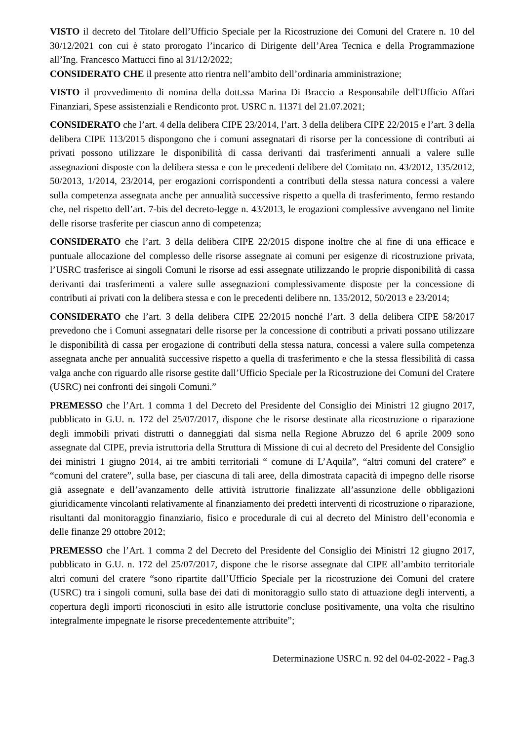VISTO il decreto del Titolare dell’Ufficio Speciale per la Ricostruzione dei Comuni del Cratere n. 10 del 30/12/2021 con cui è stato prorogato l’incarico di Dirigente dell’Area Tecnica e della Programmazione all’Ing. Francesco Mattucci fino al 31/12/2022;
CONSIDERATO CHE il presente atto rientra nell’ambito dell’ordinaria amministrazione;
VISTO il provvedimento di nomina della dott.ssa Marina Di Braccio a Responsabile dell'Ufficio Affari Finanziari, Spese assistenziali e Rendiconto prot. USRC n. 11371 del 21.07.2021;
CONSIDERATO che l’art. 4 della delibera CIPE 23/2014, l’art. 3 della delibera CIPE 22/2015 e l’art. 3 della delibera CIPE 113/2015 dispongono che i comuni assegnatari di risorse per la concessione di contributi ai privati possono utilizzare le disponibilità di cassa derivanti dai trasferimenti annuali a valere sulle assegnazioni disposte con la delibera stessa e con le precedenti delibere del Comitato nn. 43/2012, 135/2012, 50/2013, 1/2014, 23/2014, per erogazioni corrispondenti a contributi della stessa natura concessi a valere sulla competenza assegnata anche per annualità successive rispetto a quella di trasferimento, fermo restando che, nel rispetto dell’art. 7-bis del decreto-legge n. 43/2013, le erogazioni complessive avvengano nel limite delle risorse trasferite per ciascun anno di competenza;
CONSIDERATO che l’art. 3 della delibera CIPE 22/2015 dispone inoltre che al fine di una efficace e puntuale allocazione del complesso delle risorse assegnate ai comuni per esigenze di ricostruzione privata, l’USRC trasferisce ai singoli Comuni le risorse ad essi assegnate utilizzando le proprie disponibilità di cassa derivanti dai trasferimenti a valere sulle assegnazioni complessivamente disposte per la concessione di contributi ai privati con la delibera stessa e con le precedenti delibere nn. 135/2012, 50/2013 e 23/2014;
CONSIDERATO che l’art. 3 della delibera CIPE 22/2015 nonché l’art. 3 della delibera CIPE 58/2017 prevedono che i Comuni assegnatari delle risorse per la concessione di contributi a privati possano utilizzare le disponibilità di cassa per erogazione di contributi della stessa natura, concessi a valere sulla competenza assegnata anche per annualità successive rispetto a quella di trasferimento e che la stessa flessibilità di cassa valga anche con riguardo alle risorse gestite dall’Ufficio Speciale per la Ricostruzione dei Comuni del Cratere (USRC) nei confronti dei singoli Comuni.”
PREMESSO che l’Art. 1 comma 1 del Decreto del Presidente del Consiglio dei Ministri 12 giugno 2017, pubblicato in G.U. n. 172 del 25/07/2017, dispone che le risorse destinate alla ricostruzione o riparazione degli immobili privati distrutti o danneggiati dal sisma nella Regione Abruzzo del 6 aprile 2009 sono assegnate dal CIPE, previa istruttoria della Struttura di Missione di cui al decreto del Presidente del Consiglio dei ministri 1 giugno 2014, ai tre ambiti territoriali “ comune di L’Aquila”, “altri comuni del cratere” e “comuni del cratere”, sulla base, per ciascuna di tali aree, della dimostrata capacità di impegno delle risorse già assegnate e dell’avanzamento delle attività istruttorie finalizzate all’assunzione delle obbligazioni giuridicamente vincolanti relativamente al finanziamento dei predetti interventi di ricostruzione o riparazione, risultanti dal monitoraggio finanziario, fisico e procedurale di cui al decreto del Ministro dell’economia e delle finanze 29 ottobre 2012;
PREMESSO che l’Art. 1 comma 2 del Decreto del Presidente del Consiglio dei Ministri 12 giugno 2017, pubblicato in G.U. n. 172 del 25/07/2017, dispone che le risorse assegnate dal CIPE all’ambito territoriale altri comuni del cratere “sono ripartite dall’Ufficio Speciale per la ricostruzione dei Comuni del cratere (USRC) tra i singoli comuni, sulla base dei dati di monitoraggio sullo stato di attuazione degli interventi, a copertura degli importi riconosciuti in esito alle istruttorie concluse positivamente, una volta che risultino integralmente impegnate le risorse precedentemente attribuite”;
Determinazione USRC n. 92 del 04-02-2022 - Pag.3